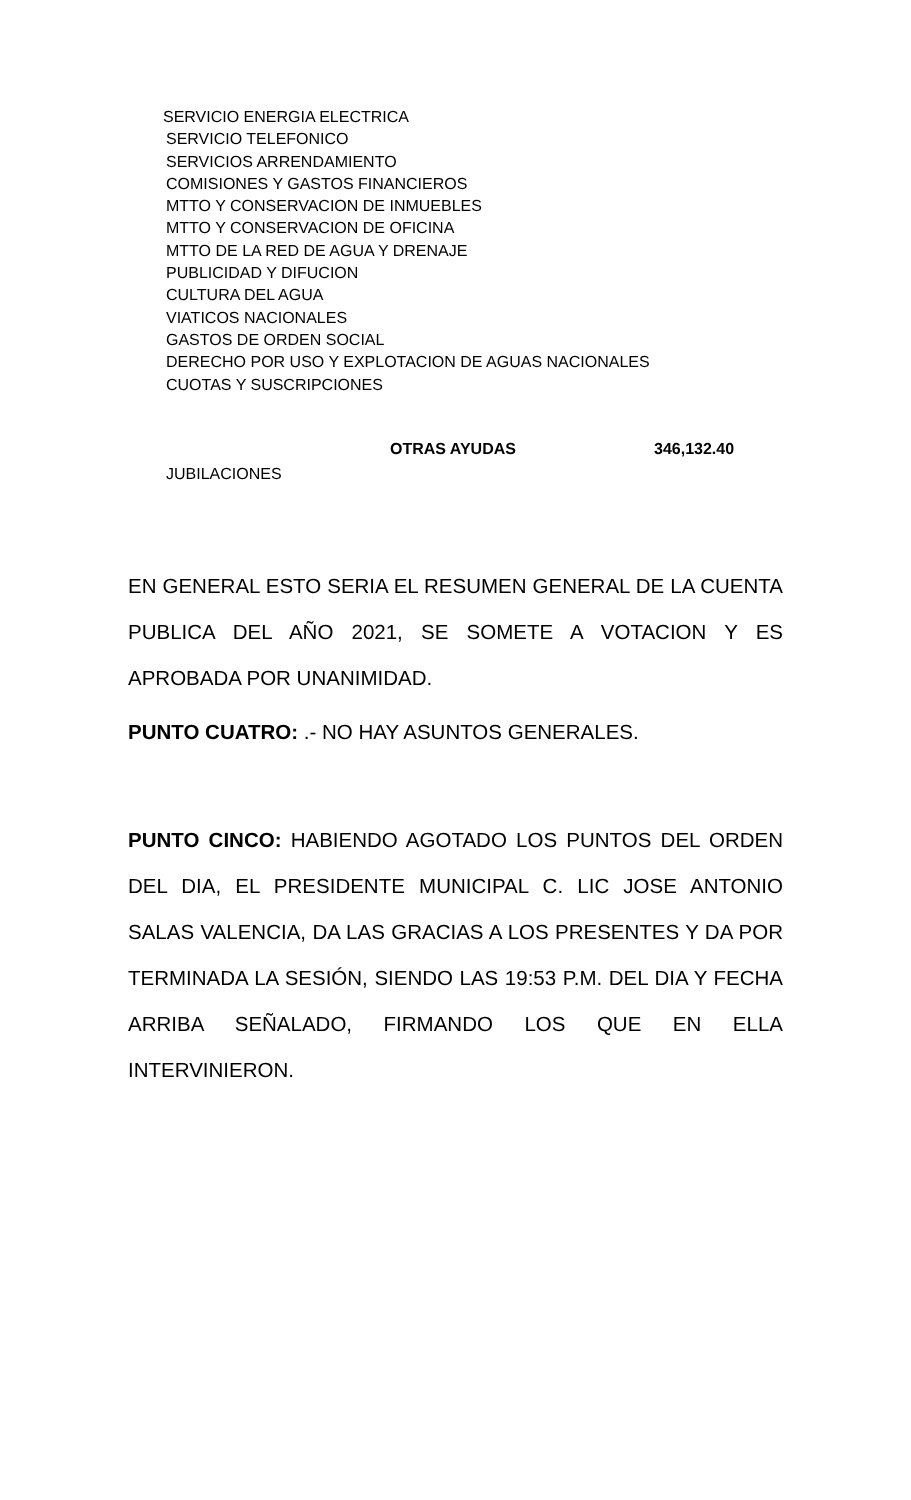SERVICIO ENERGIA ELECTRICA
SERVICIO TELEFONICO
SERVICIOS ARRENDAMIENTO
COMISIONES Y GASTOS FINANCIEROS
MTTO Y CONSERVACION DE INMUEBLES
MTTO Y CONSERVACION DE OFICINA
MTTO DE LA RED DE AGUA Y DRENAJE
PUBLICIDAD Y DIFUCION
CULTURA DEL AGUA
VIATICOS NACIONALES
GASTOS DE ORDEN SOCIAL
DERECHO POR USO Y EXPLOTACION DE AGUAS NACIONALES
CUOTAS Y SUSCRIPCIONES
JUBILACIONES OTRAS AYUDAS 346,132.40
EN GENERAL ESTO SERIA EL RESUMEN GENERAL DE LA CUENTA PUBLICA DEL AÑO 2021, SE SOMETE A VOTACION Y ES APROBADA POR UNANIMIDAD.
PUNTO CUATRO: .- NO HAY ASUNTOS GENERALES.
PUNTO CINCO: HABIENDO AGOTADO LOS PUNTOS DEL ORDEN DEL DIA, EL PRESIDENTE MUNICIPAL C. LIC JOSE ANTONIO SALAS VALENCIA, DA LAS GRACIAS A LOS PRESENTES Y DA POR TERMINADA LA SESIÓN, SIENDO LAS 19:53 P.M. DEL DIA Y FECHA ARRIBA SEÑALADO, FIRMANDO LOS QUE EN ELLA INTERVINIERON.